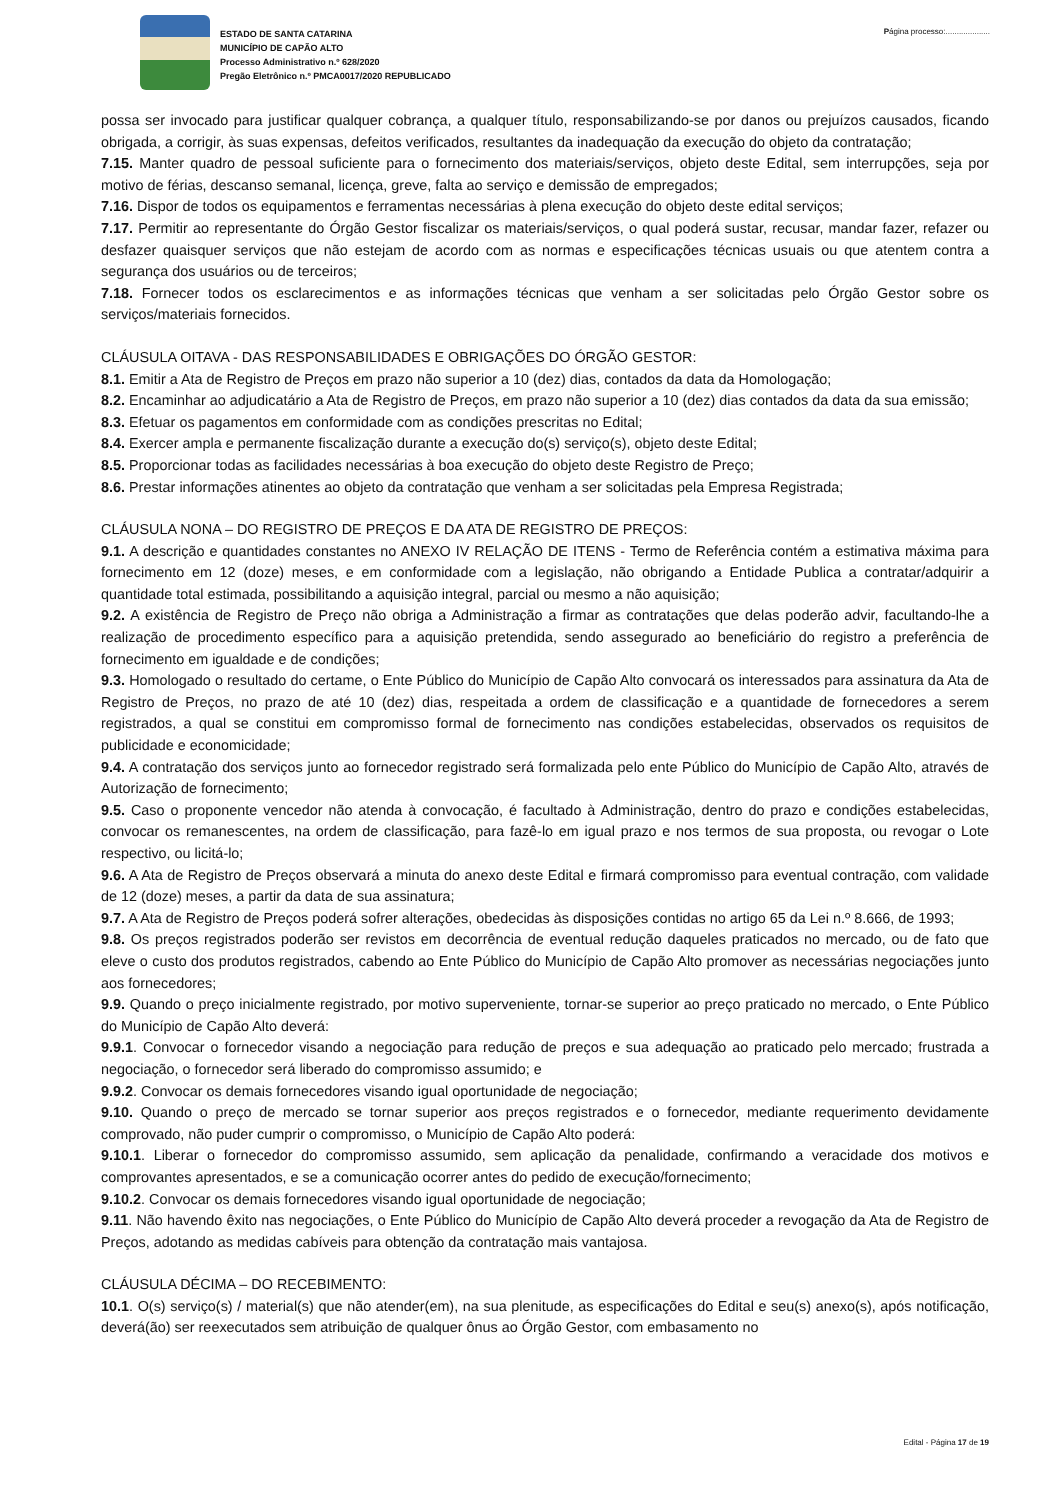ESTADO DE SANTA CATARINA
MUNICÍPIO DE CAPÃO ALTO
Processo Administrativo n.º 628/2020
Pregão Eletrônico n.º PMCA0017/2020 REPUBLICADO
Página processo:....................
possa ser invocado para justificar qualquer cobrança, a qualquer título, responsabilizando-se por danos ou prejuízos causados, ficando obrigada, a corrigir, às suas expensas, defeitos verificados, resultantes da inadequação da execução do objeto da contratação;
7.15. Manter quadro de pessoal suficiente para o fornecimento dos materiais/serviços, objeto deste Edital, sem interrupções, seja por motivo de férias, descanso semanal, licença, greve, falta ao serviço e demissão de empregados;
7.16. Dispor de todos os equipamentos e ferramentas necessárias à plena execução do objeto deste edital serviços;
7.17. Permitir ao representante do Órgão Gestor fiscalizar os materiais/serviços, o qual poderá sustar, recusar, mandar fazer, refazer ou desfazer quaisquer serviços que não estejam de acordo com as normas e especificações técnicas usuais ou que atentem contra a segurança dos usuários ou de terceiros;
7.18. Fornecer todos os esclarecimentos e as informações técnicas que venham a ser solicitadas pelo Órgão Gestor sobre os serviços/materiais fornecidos.
CLÁUSULA OITAVA - DAS RESPONSABILIDADES E OBRIGAÇÕES DO ÓRGÃO GESTOR:
8.1. Emitir a Ata de Registro de Preços em prazo não superior a 10 (dez) dias, contados da data da Homologação;
8.2. Encaminhar ao adjudicatário a Ata de Registro de Preços, em prazo não superior a 10 (dez) dias contados da data da sua emissão;
8.3. Efetuar os pagamentos em conformidade com as condições prescritas no Edital;
8.4. Exercer ampla e permanente fiscalização durante a execução do(s) serviço(s), objeto deste Edital;
8.5. Proporcionar todas as facilidades necessárias à boa execução do objeto deste Registro de Preço;
8.6. Prestar informações atinentes ao objeto da contratação que venham a ser solicitadas pela Empresa Registrada;
CLÁUSULA NONA – DO REGISTRO DE PREÇOS E DA ATA DE REGISTRO DE PREÇOS:
9.1. A descrição e quantidades constantes no ANEXO IV RELAÇÃO DE ITENS - Termo de Referência contém a estimativa máxima para fornecimento em 12 (doze) meses, e em conformidade com a legislação, não obrigando a Entidade Publica a contratar/adquirir a quantidade total estimada, possibilitando a aquisição integral, parcial ou mesmo a não aquisição;
9.2. A existência de Registro de Preço não obriga a Administração a firmar as contratações que delas poderão advir, facultando-lhe a realização de procedimento específico para a aquisição pretendida, sendo assegurado ao beneficiário do registro a preferência de fornecimento em igualdade e de condições;
9.3. Homologado o resultado do certame, o Ente Público do Município de Capão Alto convocará os interessados para assinatura da Ata de Registro de Preços, no prazo de até 10 (dez) dias, respeitada a ordem de classificação e a quantidade de fornecedores a serem registrados, a qual se constitui em compromisso formal de fornecimento nas condições estabelecidas, observados os requisitos de publicidade e economicidade;
9.4. A contratação dos serviços junto ao fornecedor registrado será formalizada pelo ente Público do Município de Capão Alto, através de Autorização de fornecimento;
9.5. Caso o proponente vencedor não atenda à convocação, é facultado à Administração, dentro do prazo e condições estabelecidas, convocar os remanescentes, na ordem de classificação, para fazê-lo em igual prazo e nos termos de sua proposta, ou revogar o Lote respectivo, ou licitá-lo;
9.6. A Ata de Registro de Preços observará a minuta do anexo deste Edital e firmará compromisso para eventual contração, com validade de 12 (doze) meses, a partir da data de sua assinatura;
9.7. A Ata de Registro de Preços poderá sofrer alterações, obedecidas às disposições contidas no artigo 65 da Lei n.º 8.666, de 1993;
9.8. Os preços registrados poderão ser revistos em decorrência de eventual redução daqueles praticados no mercado, ou de fato que eleve o custo dos produtos registrados, cabendo ao Ente Público do Município de Capão Alto promover as necessárias negociações junto aos fornecedores;
9.9. Quando o preço inicialmente registrado, por motivo superveniente, tornar-se superior ao preço praticado no mercado, o Ente Público do Município de Capão Alto deverá:
9.9.1. Convocar o fornecedor visando a negociação para redução de preços e sua adequação ao praticado pelo mercado; frustrada a negociação, o fornecedor será liberado do compromisso assumido; e
9.9.2. Convocar os demais fornecedores visando igual oportunidade de negociação;
9.10. Quando o preço de mercado se tornar superior aos preços registrados e o fornecedor, mediante requerimento devidamente comprovado, não puder cumprir o compromisso, o Município de Capão Alto poderá:
9.10.1. Liberar o fornecedor do compromisso assumido, sem aplicação da penalidade, confirmando a veracidade dos motivos e comprovantes apresentados, e se a comunicação ocorrer antes do pedido de execução/fornecimento;
9.10.2. Convocar os demais fornecedores visando igual oportunidade de negociação;
9.11. Não havendo êxito nas negociações, o Ente Público do Município de Capão Alto deverá proceder a revogação da Ata de Registro de Preços, adotando as medidas cabíveis para obtenção da contratação mais vantajosa.
CLÁUSULA DÉCIMA – DO RECEBIMENTO:
10.1. O(s) serviço(s) / material(s) que não atender(em), na sua plenitude, as especificações do Edital e seu(s) anexo(s), após notificação, deverá(ão) ser reexecutados sem atribuição de qualquer ônus ao Órgão Gestor, com embasamento no
Edital - Página 17 de 19